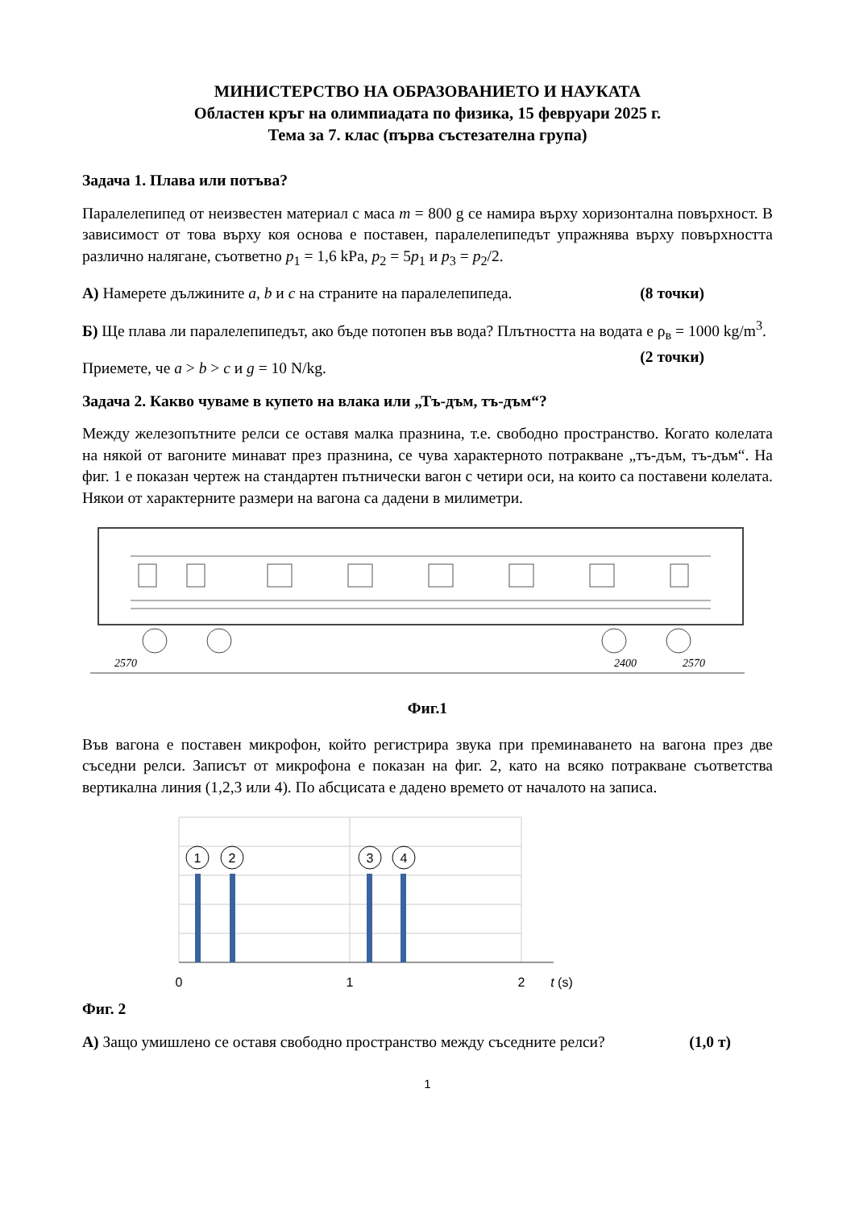МИНИСТЕРСТВО НА ОБРАЗОВАНИЕТО И НАУКАТА
Областен кръг на олимпиадата по физика, 15 февруари 2025 г.
Тема за 7. клас (първа състезателна група)
Задача 1. Плава или потъва?
Паралелепипед от неизвестен материал с маса m = 800 g се намира върху хоризонтална повърхност. В зависимост от това върху коя основа е поставен, паралелепипедът упражнява върху повърхността различно налягане, съответно p<sub>1</sub> = 1,6 kPa, p<sub>2</sub> = 5p<sub>1</sub> и p<sub>3</sub> = p<sub>2</sub>/2.
А) Намерете дължините a, b и c на страните на паралелепипеда. (8 точки)
Б) Ще плава ли паралелепипедът, ако бъде потопен във вода? Плътността на водата е ρ<sub>в</sub> = 1000 kg/m<sup>3</sup>. (2 точки)
Приемете, че a > b > c и g = 10 N/kg.
Задача 2. Какво чуваме в купето на влака или „Тъ-дъм, тъ-дъм“?
Между железопътните релси се оставя малка празнина, т.е. свободно пространство. Когато колелата на някой от вагоните минават през празнина, се чува характерното потракване „тъ-дъм, тъ-дъм“. На фиг. 1 е показан чертеж на стандартен пътнически вагон с четири оси, на които са поставени колелата. Някои от характерните размери на вагона са дадени в милиметри.
2570
2400
2570
Фиг.1
Във вагона е поставен микрофон, който регистрира звука при преминаването на вагона през две съседни релси. Записът от микрофона е показан на фиг. 2, като на всяко потракване съответства вертикална линия (1,2,3 или 4). По абсцисата е дадено времето от началото на записа.
1
2
3
4
0
1
2
t (s)
Фиг. 2
А) Защо умишлено се оставя свободно пространство между съседните релси? (1,0 т)
1